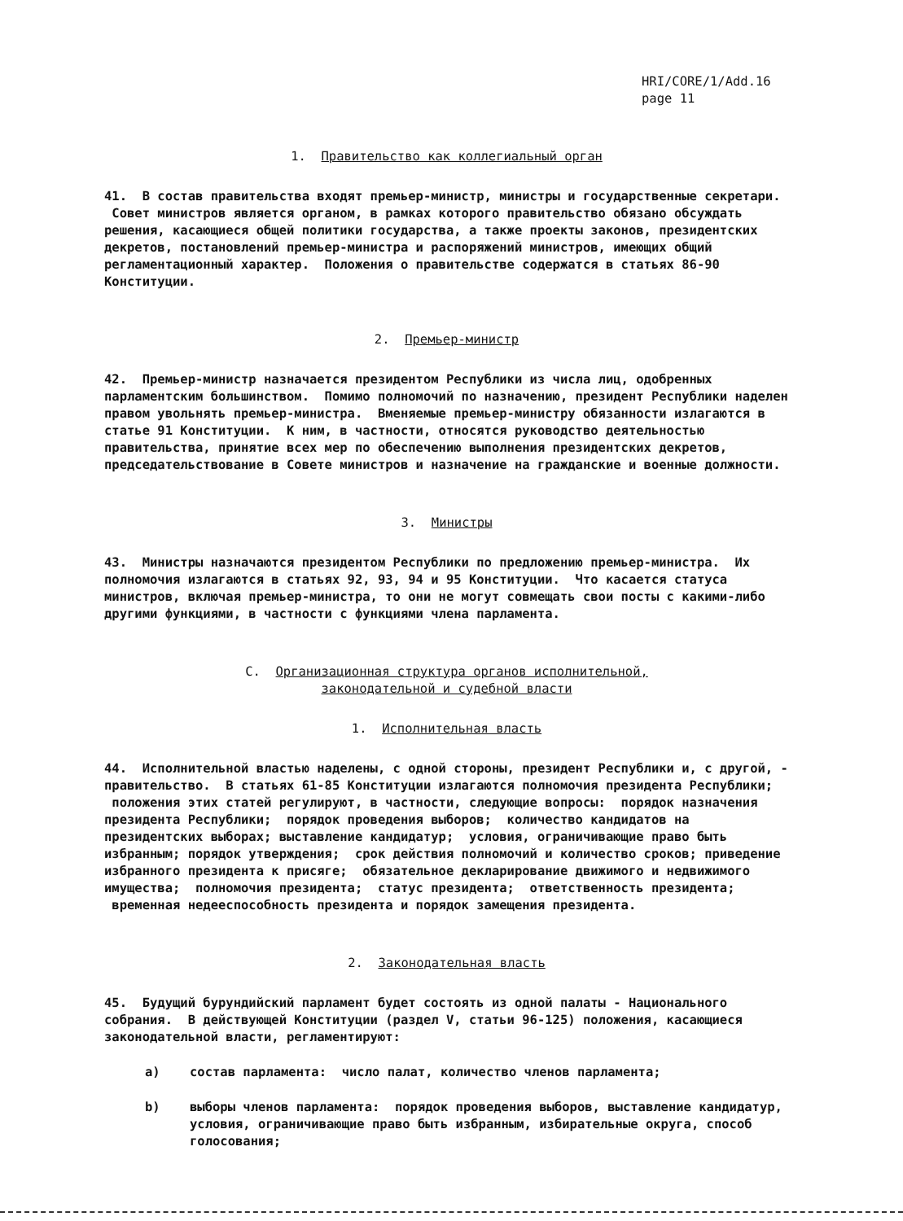HRI/CORE/1/Add.16
page 11
1. Правительство как коллегиальный орган
41. В состав правительства входят премьер-министр, министры и государственные секретари. Совет министров является органом, в рамках которого правительство обязано обсуждать решения, касающиеся общей политики государства, а также проекты законов, президентских декретов, постановлений премьер-министра и распоряжений министров, имеющих общий регламентационный характер. Положения о правительстве содержатся в статьях 86-90 Конституции.
2. Премьер-министр
42. Премьер-министр назначается президентом Республики из числа лиц, одобренных парламентским большинством. Помимо полномочий по назначению, президент Республики наделен правом увольнять премьер-министра. Вменяемые премьер-министру обязанности излагаются в статье 91 Конституции. К ним, в частности, относятся руководство деятельностью правительства, принятие всех мер по обеспечению выполнения президентских декретов, председательствование в Совете министров и назначение на гражданские и военные должности.
3. Министры
43. Министры назначаются президентом Республики по предложению премьер-министра. Их полномочия излагаются в статьях 92, 93, 94 и 95 Конституции. Что касается статуса министров, включая премьер-министра, то они не могут совмещать свои посты с какими-либо другими функциями, в частности с функциями члена парламента.
C. Организационная структура органов исполнительной,
законодательной и судебной власти
1. Исполнительная власть
44. Исполнительной властью наделены, с одной стороны, президент Республики и, с другой, - правительство. В статьях 61-85 Конституции излагаются полномочия президента Республики; положения этих статей регулируют, в частности, следующие вопросы: порядок назначения президента Республики; порядок проведения выборов; количество кандидатов на президентских выборах; выставление кандидатур; условия, ограничивающие право быть избранным; порядок утверждения; срок действия полномочий и количество сроков; приведение избранного президента к присяге; обязательное декларирование движимого и недвижимого имущества; полномочия президента; статус президента; ответственность президента; временная недееспособность президента и порядок замещения президента.
2. Законодательная власть
45. Будущий бурундийский парламент будет состоять из одной палаты - Национального собрания. В действующей Конституции (раздел V, статьи 96-125) положения, касающиеся законодательной власти, регламентируют:
a) состав парламента: число палат, количество членов парламента;
b) выборы членов парламента: порядок проведения выборов, выставление кандидатур, условия, ограничивающие право быть избранным, избирательные округа, способ голосования;